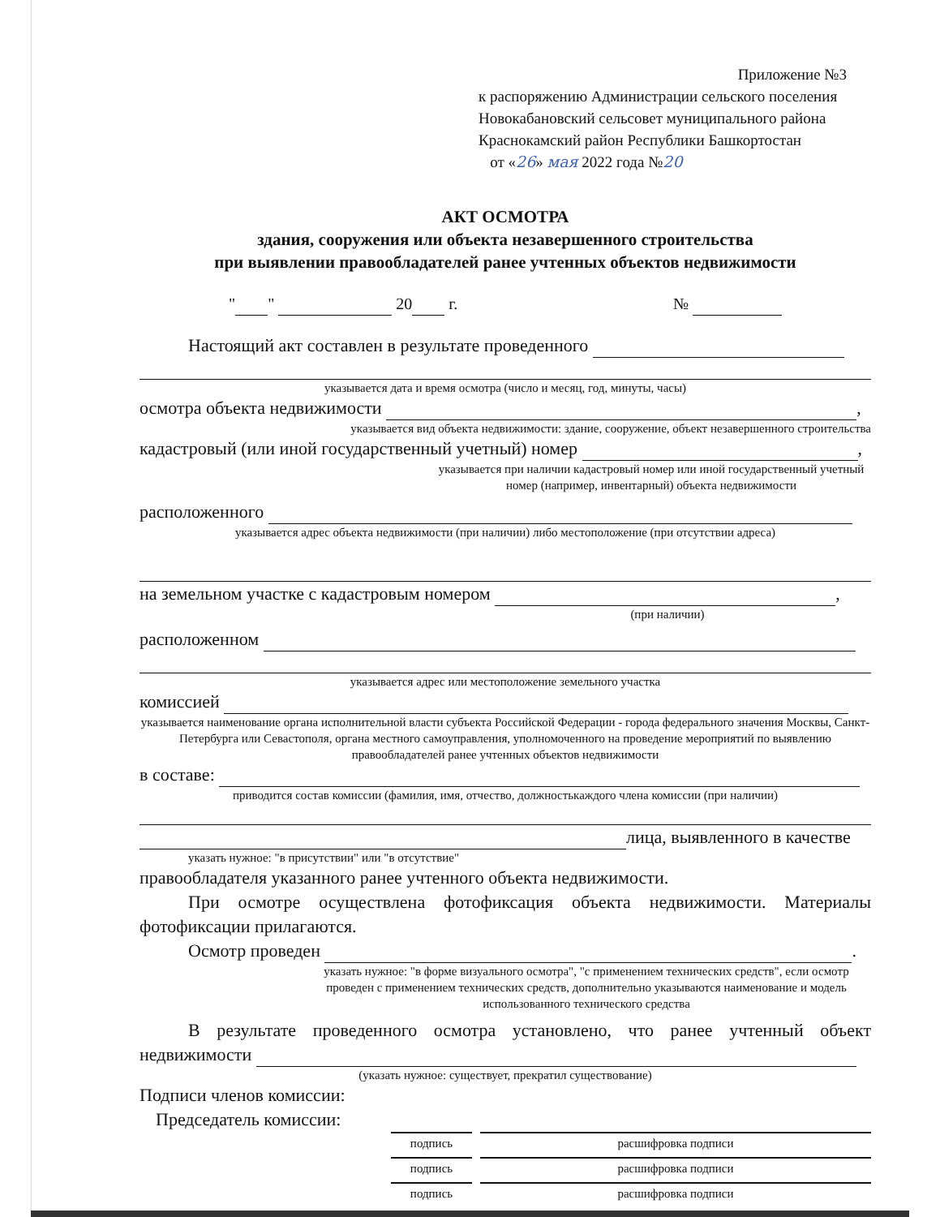Приложение №3
к распоряжению Администрации сельского поселения
Новокабановский сельсовет муниципального района
Краснокамский район Республики Башкортостан
от «26» мая 2022 года №20
АКТ ОСМОТРА
здания, сооружения или объекта незавершенного строительства
при выявлении правообладателей ранее учтенных объектов недвижимости
" " 20 г. №
Настоящий акт составлен в результате проведенного
указывается дата и время осмотра (число и месяц, год, минуты, часы)
осмотра объекта недвижимости ,
указывается вид объекта недвижимости: здание, сооружение, объект незавершенного строительства
кадастровый (или иной государственный учетный) номер ,
указывается при наличии кадастровый номер или иной государственный учетный номер (например, инвентарный) объекта недвижимости
расположенного
указывается адрес объекта недвижимости (при наличии) либо местоположение (при отсутствии адреса)
на земельном участке с кадастровым номером ,
(при наличии)
расположенном
указывается адрес или местоположение земельного участка
комиссией
указывается наименование органа исполнительной власти субъекта Российской Федерации - города федерального значения Москвы, Санкт-Петербурга или Севастополя, органа местного самоуправления, уполномоченного на проведение мероприятий по выявлению правообладателей ранее учтенных объектов недвижимости
в составе:
приводится состав комиссии (фамилия, имя, отчество, должностькаждого члена комиссии (при наличии)
лица, выявленного в качестве
указать нужное: "в присутствии" или "в отсутствие"
правообладателя указанного ранее учтенного объекта недвижимости.
При осмотре осуществлена фотофиксация объекта недвижимости. Материалы фотофиксации прилагаются.
Осмотр проведен .
указать нужное: "в форме визуального осмотра", "с применением технических средств", если осмотр проведен с применением технических средств, дополнительно указываются наименование и модель использованного технического средства
В результате проведенного осмотра установлено, что ранее учтенный объект недвижимости
(указать нужное: существует, прекратил существование)
Подписи членов комиссии:
Председатель комиссии:
подпись расшифровка подписи
подпись расшифровка подписи
подпись расшифровка подписи